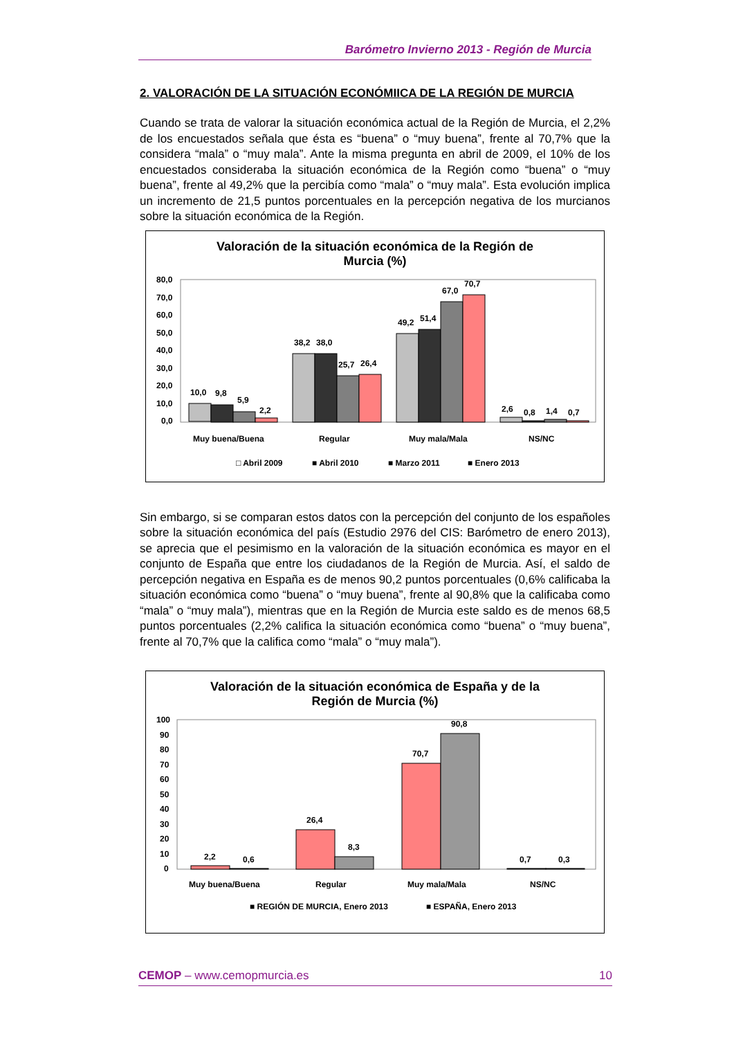Barómetro Invierno 2013 - Región de Murcia
2. VALORACIÓN DE LA SITUACIÓN ECONÓMIICA DE LA REGIÓN DE MURCIA
Cuando se trata de valorar la situación económica actual de la Región de Murcia, el 2,2% de los encuestados señala que ésta es “buena” o “muy buena”, frente al 70,7% que la considera “mala” o “muy mala”. Ante la misma pregunta en abril de 2009, el 10% de los encuestados consideraba la situación económica de la Región como “buena” o “muy buena”, frente al 49,2% que la percibía como “mala” o “muy mala”. Esta evolución implica un incremento de 21,5 puntos porcentuales en la percepción negativa de los murcianos sobre la situación económica de la Región.
Valoración de la situación económica de la Región de
Murcia (%)
80,0
70,0
60,0
50,0
40,0
30,0
20,0
10,0
0,0
10,0
9,8
5,9
2,2
38,2
38,0
25,7
26,4
49,2
51,4
67,0
70,7
2,6
0,8
1,4
0,7
Muy buena/Buena
Regular
Muy mala/Mala
NS/NC
□ Abril 2009
■ Abril 2010
■ Marzo 2011
■ Enero 2013
Sin embargo, si se comparan estos datos con la percepción del conjunto de los españoles sobre la situación económica del país (Estudio 2976 del CIS: Barómetro de enero 2013), se aprecia que el pesimismo en la valoración de la situación económica es mayor en el conjunto de España que entre los ciudadanos de la Región de Murcia. Así, el saldo de percepción negativa en España es de menos 90,2 puntos porcentuales (0,6% calificaba la situación económica como “buena” o “muy buena”, frente al 90,8% que la calificaba como “mala” o “muy mala”), mientras que en la Región de Murcia este saldo es de menos 68,5 puntos porcentuales (2,2% califica la situación económica como “buena” o “muy buena”, frente al 70,7% que la califica como “mala” o “muy mala”).
Valoración de la situación económica de España y de la
Región de Murcia (%)
100
90
80
70
60
50
40
30
20
10
0
2,2
0,6
26,4
8,3
70,7
90,8
0,7
0,3
Muy buena/Buena
Regular
Muy mala/Mala
NS/NC
■ REGIÓN DE MURCIA, Enero 2013
■ ESPAÑA, Enero 2013
CEMOP – www.cemopmurcia.es 10